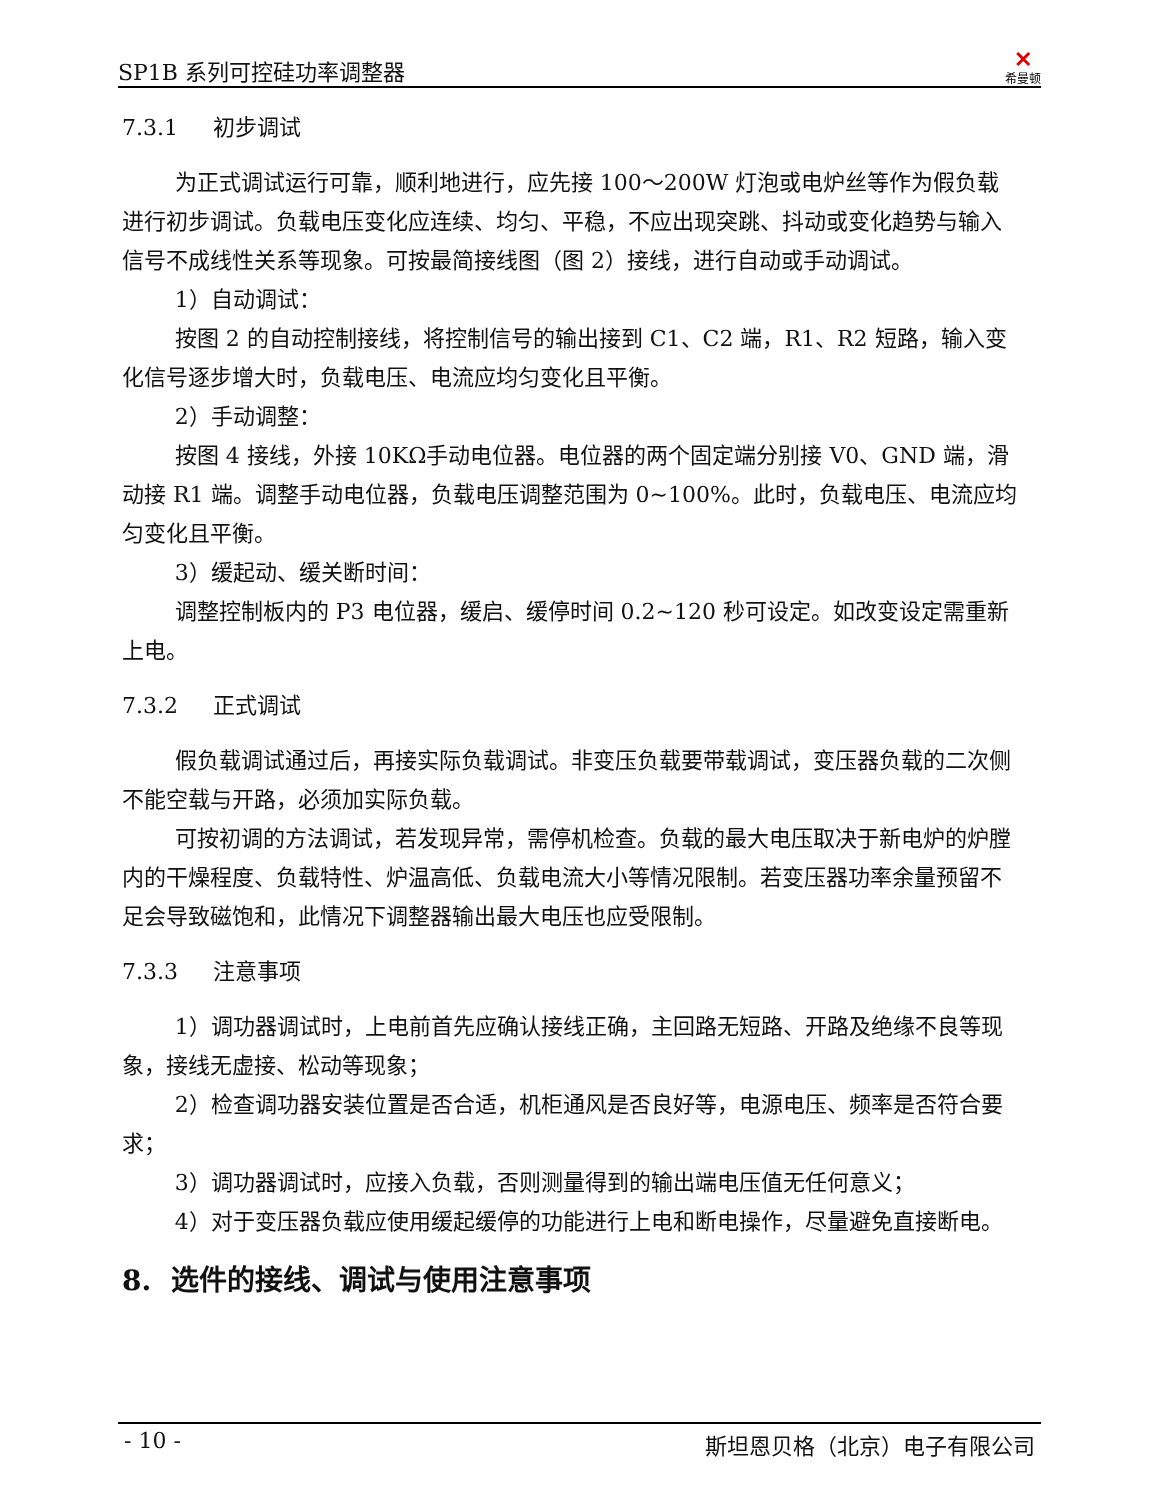SP1B 系列可控硅功率调整器 ✕
希曼顿
7.3.1 初步调试
为正式调试运行可靠，顺利地进行，应先接 100～200W 灯泡或电炉丝等作为假负载进行初步调试。负载电压变化应连续、均匀、平稳，不应出现突跳、抖动或变化趋势与输入信号不成线性关系等现象。可按最简接线图（图 2）接线，进行自动或手动调试。
1）自动调试：
按图 2 的自动控制接线，将控制信号的输出接到 C1、C2 端，R1、R2 短路，输入变化信号逐步增大时，负载电压、电流应均匀变化且平衡。
2）手动调整：
按图 4 接线，外接 10KΩ手动电位器。电位器的两个固定端分别接 V0、GND 端，滑动接 R1 端。调整手动电位器，负载电压调整范围为 0~100%。此时，负载电压、电流应均匀变化且平衡。
3）缓起动、缓关断时间：
调整控制板内的 P3 电位器，缓启、缓停时间 0.2~120 秒可设定。如改变设定需重新上电。
7.3.2 正式调试
假负载调试通过后，再接实际负载调试。非变压负载要带载调试，变压器负载的二次侧不能空载与开路，必须加实际负载。
可按初调的方法调试，若发现异常，需停机检查。负载的最大电压取决于新电炉的炉膛内的干燥程度、负载特性、炉温高低、负载电流大小等情况限制。若变压器功率余量预留不足会导致磁饱和，此情况下调整器输出最大电压也应受限制。
7.3.3 注意事项
1）调功器调试时，上电前首先应确认接线正确，主回路无短路、开路及绝缘不良等现象，接线无虚接、松动等现象；
2）检查调功器安装位置是否合适，机柜通风是否良好等，电源电压、频率是否符合要求；
3）调功器调试时，应接入负载，否则测量得到的输出端电压值无任何意义；
4）对于变压器负载应使用缓起缓停的功能进行上电和断电操作，尽量避免直接断电。
8. 选件的接线、调试与使用注意事项
- 10 - 斯坦恩贝格（北京）电子有限公司